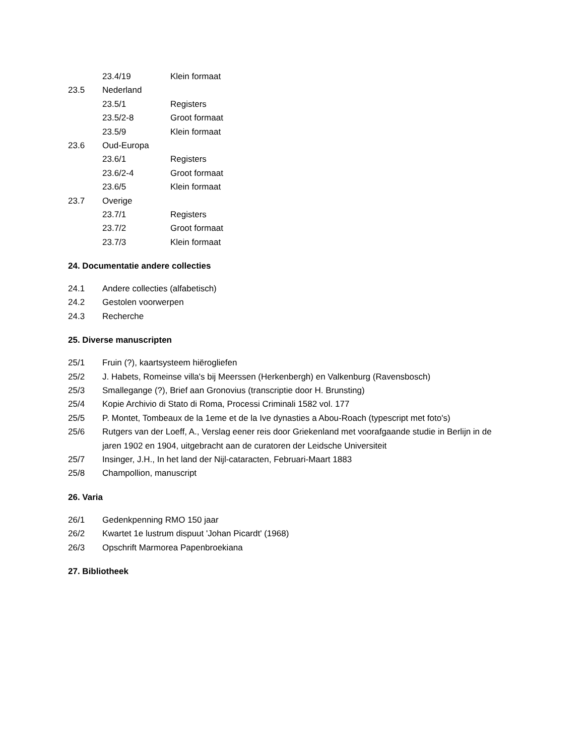23.4/19 Klein formaat
23.5 Nederland
23.5/1 Registers
23.5/2-8 Groot formaat
23.5/9 Klein formaat
23.6 Oud-Europa
23.6/1 Registers
23.6/2-4 Groot formaat
23.6/5 Klein formaat
23.7 Overige
23.7/1 Registers
23.7/2 Groot formaat
23.7/3 Klein formaat
24. Documentatie andere collecties
24.1 Andere collecties (alfabetisch)
24.2 Gestolen voorwerpen
24.3 Recherche
25. Diverse manuscripten
25/1 Fruin (?), kaartsysteem hiërogliefen
25/2 J. Habets, Romeinse villa's bij Meerssen (Herkenbergh) en Valkenburg (Ravensbosch)
25/3 Smallegange (?), Brief aan Gronovius (transcriptie door H. Brunsting)
25/4 Kopie Archivio di Stato di Roma, Processi Criminali 1582 vol. 177
25/5 P. Montet, Tombeaux de la 1eme et de la Ive dynasties a Abou-Roach (typescript met foto's)
25/6 Rutgers van der Loeff, A., Verslag eener reis door Griekenland met voorafgaande studie in Berlijn in de jaren 1902 en 1904, uitgebracht aan de curatoren der Leidsche Universiteit
25/7 Insinger, J.H., In het land der Nijl-cataracten, Februari-Maart 1883
25/8 Champollion, manuscript
26. Varia
26/1 Gedenkpenning RMO 150 jaar
26/2 Kwartet 1e lustrum dispuut 'Johan Picardt' (1968)
26/3 Opschrift Marmorea Papenbroekiana
27. Bibliotheek